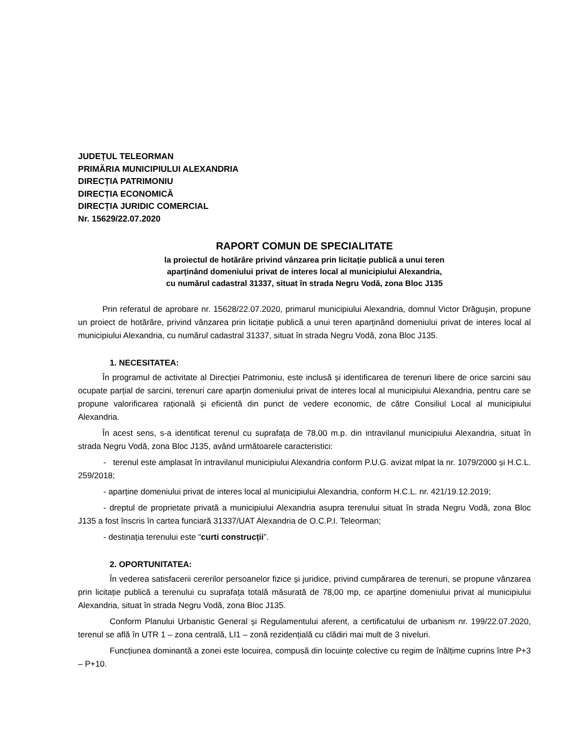JUDEȚUL TELEORMAN
PRIMĂRIA MUNICIPIULUI ALEXANDRIA
DIRECȚIA PATRIMONIU
DIRECȚIA ECONOMICĂ
DIRECȚIA JURIDIC COMERCIAL
Nr. 15629/22.07.2020
RAPORT COMUN DE SPECIALITATE
la proiectul de hotărâre privind vânzarea prin licitație publică a unui teren
aparținând domeniului privat de interes local al municipiului Alexandria,
cu numărul cadastral 31337, situat în strada Negru Vodă, zona Bloc J135
Prin referatul de aprobare nr. 15628/22.07.2020, primarul municipiului Alexandria, domnul Victor Drăgușin, propune un proiect de hotărâre, privind vânzarea prin licitație publică a unui teren aparținând domeniului privat de interes local al municipiului Alexandria, cu numărul cadastral 31337, situat în strada Negru Vodă, zona Bloc J135.
1. NECESITATEA:
În programul de activitate al Direcției Patrimoniu, este inclusă și identificarea de terenuri libere de orice sarcini sau ocupate parțial de sarcini, terenuri care aparțin domeniului privat de interes local al municipiului Alexandria, pentru care se propune valorificarea rațională și eficientă din punct de vedere economic, de către Consiliul Local al municipiului Alexandria.
În acest sens, s-a identificat terenul cu suprafața de 78,00 m.p. din intravilanul municipiului Alexandria, situat în strada Negru Vodă, zona Bloc J135, având următoarele caracteristici:
- terenul este amplasat în intravilanul municipiului Alexandria conform P.U.G. avizat mlpat la nr. 1079/2000 și H.C.L. 259/2018;
- aparține domeniului privat de interes local al municipiului Alexandria, conform H.C.L. nr. 421/19.12.2019;
- dreptul de proprietate privată a municipiului Alexandria asupra terenului situat în strada Negru Vodă, zona Bloc J135 a fost înscris în cartea funciară 31337/UAT Alexandria de O.C.P.I. Teleorman;
- destinația terenului este “curti construcții”.
2. OPORTUNITATEA:
În vederea satisfacerii cererilor persoanelor fizice și juridice, privind cumpărarea de terenuri, se propune vânzarea prin licitație publică a terenului cu suprafața totală măsurată de 78,00 mp, ce aparține domeniului privat al municipiului Alexandria, situat în strada Negru Vodă, zona Bloc J135.
Conform Planului Urbanistic General și Regulamentului aferent, a certificatului de urbanism nr. 199/22.07.2020, terenul se află în UTR 1 – zona centrală, LI1 – zonă rezidențială cu clădiri mai mult de 3 niveluri.
Funcțiunea dominantă a zonei este locuirea, compusă din locuințe colective cu regim de înălțime cuprins între P+3 – P+10.